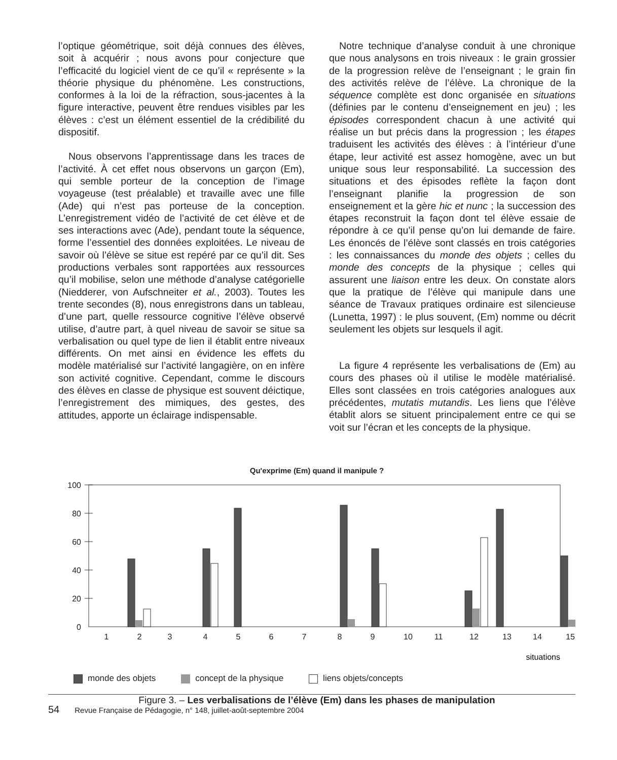l’optique géométrique, soit déjà connues des élèves, soit à acquérir ; nous avons pour conjecture que l’efficacité du logiciel vient de ce qu’il « représente » la théorie physique du phénomène. Les constructions, conformes à la loi de la réfraction, sous-jacentes à la figure interactive, peuvent être rendues visibles par les élèves : c’est un élément essentiel de la crédibilité du dispositif.
Nous observons l’apprentissage dans les traces de l’activité. À cet effet nous observons un garçon (Em), qui semble porteur de la conception de l’image voyageuse (test préalable) et travaille avec une fille (Ade) qui n’est pas porteuse de la conception. L’enregistrement vidéo de l’activité de cet élève et de ses interactions avec (Ade), pendant toute la séquence, forme l’essentiel des données exploitées. Le niveau de savoir où l’élève se situe est repéré par ce qu’il dit. Ses productions verbales sont rapportées aux ressources qu’il mobilise, selon une méthode d’analyse catégorielle (Niedderer, von Aufschneiter et al., 2003). Toutes les trente secondes (8), nous enregistrons dans un tableau, d’une part, quelle ressource cognitive l’élève observé utilise, d’autre part, à quel niveau de savoir se situe sa verbalisation ou quel type de lien il établit entre niveaux différents. On met ainsi en évidence les effets du modèle matérialisé sur l’activité langagière, on en infère son activité cognitive. Cependant, comme le discours des élèves en classe de physique est souvent déictique, l’enregistrement des mimiques, des gestes, des attitudes, apporte un éclairage indispensable.
Notre technique d’analyse conduit à une chronique que nous analysons en trois niveaux : le grain grossier de la progression relève de l’enseignant ; le grain fin des activités relève de l’élève. La chronique de la séquence complète est donc organisée en situations (définies par le contenu d’enseignement en jeu) ; les épisodes correspondent chacun à une activité qui réalise un but précis dans la progression ; les étapes traduisent les activités des élèves : à l’intérieur d’une étape, leur activité est assez homogène, avec un but unique sous leur responsabilité. La succession des situations et des épisodes reflète la façon dont l’enseignant planifie la progression de son enseignement et la gère hic et nunc ; la succession des étapes reconstruit la façon dont tel élève essaie de répondre à ce qu’il pense qu’on lui demande de faire. Les énoncés de l’élève sont classés en trois catégories : les connaissances du monde des objets ; celles du monde des concepts de la physique ; celles qui assurent une liaison entre les deux. On constate alors que la pratique de l’élève qui manipule dans une séance de Travaux pratiques ordinaire est silencieuse (Lunetta, 1997) : le plus souvent, (Em) nomme ou décrit seulement les objets sur lesquels il agit.
La figure 4 représente les verbalisations de (Em) au cours des phases où il utilise le modèle matérialisé. Elles sont classées en trois catégories analogues aux précédentes, mutatis mutandis. Les liens que l’élève établit alors se situent principalement entre ce qui se voit sur l’écran et les concepts de la physique.
Qu'exprime (Em) quand il manipule ?
100
80
60
40
20
0
1
2
3
4
5
6
7
8
9
10
11
12
13
14
15
situations
monde des objets concept de la physique liens objets/concepts
Figure 3. – Les verbalisations de l’élève (Em) dans les phases de manipulation
54 Revue Française de Pédagogie, n° 148, juillet-août-septembre 2004